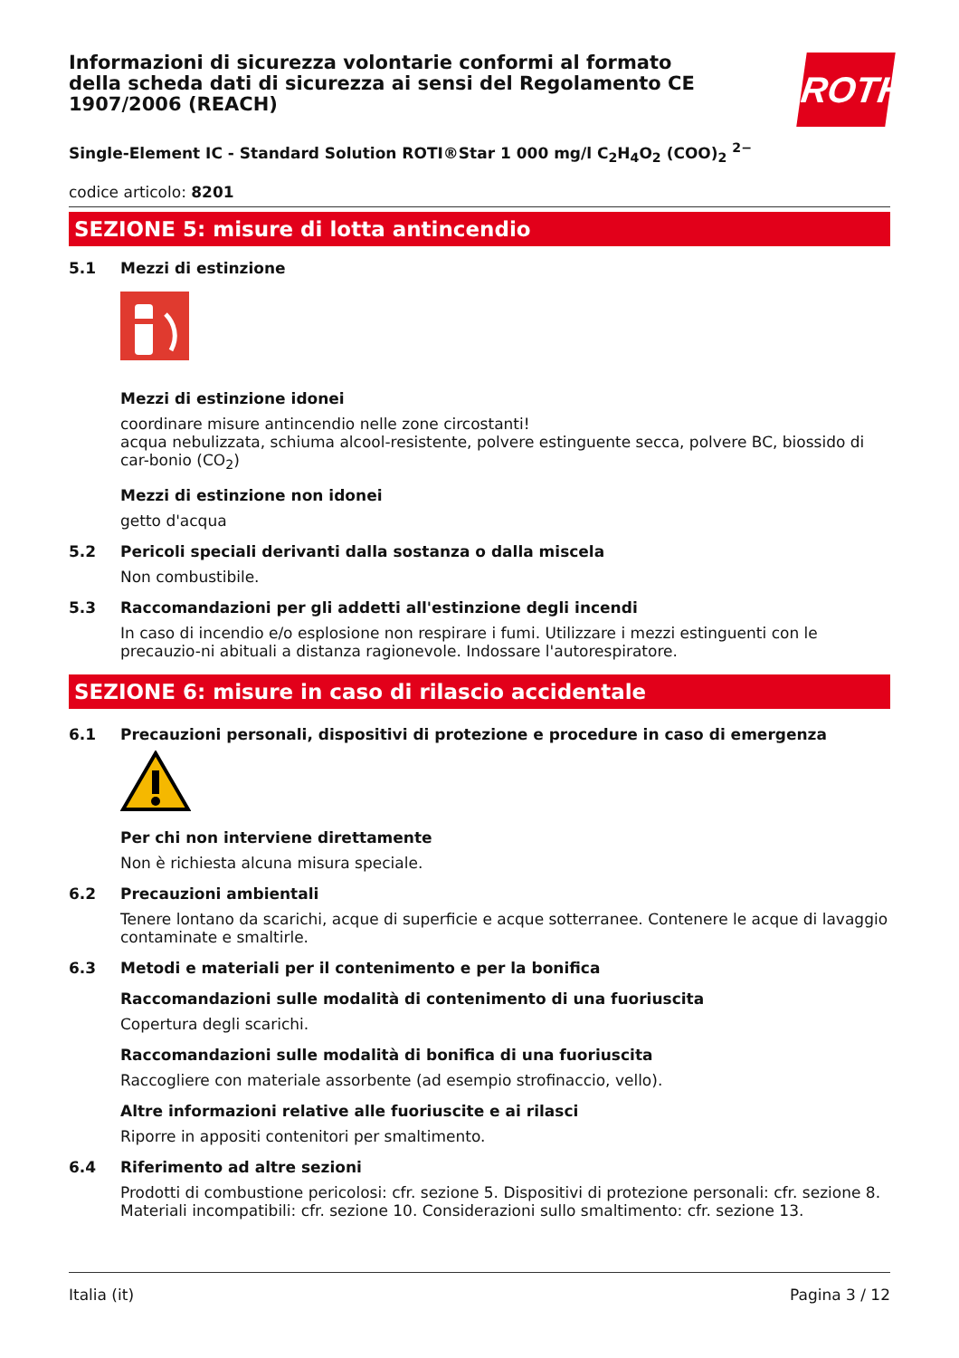ROTH
Informazioni di sicurezza volontarie conformi al formato della scheda dati di sicurezza ai sensi del Regolamento CE 1907/2006 (REACH)
Single-Element IC - Standard Solution ROTI®Star 1 000 mg/l C<sub>2</sub>H<sub>4</sub>O<sub>2</sub> (COO)<sub>2</sub> <sup>2−</sup>
codice articolo: 8201
SEZIONE 5: misure di lotta antincendio
5.1 Mezzi di estinzione
Mezzi di estinzione idonei
coordinare misure antincendio nelle zone circostanti!
acqua nebulizzata, schiuma alcool-resistente, polvere estinguente secca, polvere BC, biossido di car-bonio (CO<sub>2</sub>)
Mezzi di estinzione non idonei
getto d'acqua
5.2 Pericoli speciali derivanti dalla sostanza o dalla miscela
Non combustibile.
5.3 Raccomandazioni per gli addetti all'estinzione degli incendi
In caso di incendio e/o esplosione non respirare i fumi. Utilizzare i mezzi estinguenti con le precauzio-ni abituali a distanza ragionevole. Indossare l'autorespiratore.
SEZIONE 6: misure in caso di rilascio accidentale
6.1 Precauzioni personali, dispositivi di protezione e procedure in caso di emergenza
Per chi non interviene direttamente
Non è richiesta alcuna misura speciale.
6.2 Precauzioni ambientali
Tenere lontano da scarichi, acque di superficie e acque sotterranee. Contenere le acque di lavaggio contaminate e smaltirle.
6.3 Metodi e materiali per il contenimento e per la bonifica
Raccomandazioni sulle modalità di contenimento di una fuoriuscita
Copertura degli scarichi.
Raccomandazioni sulle modalità di bonifica di una fuoriuscita
Raccogliere con materiale assorbente (ad esempio strofinaccio, vello).
Altre informazioni relative alle fuoriuscite e ai rilasci
Riporre in appositi contenitori per smaltimento.
6.4 Riferimento ad altre sezioni
Prodotti di combustione pericolosi: cfr. sezione 5. Dispositivi di protezione personali: cfr. sezione 8. Materiali incompatibili: cfr. sezione 10. Considerazioni sullo smaltimento: cfr. sezione 13.
Italia (it) Pagina 3 / 12